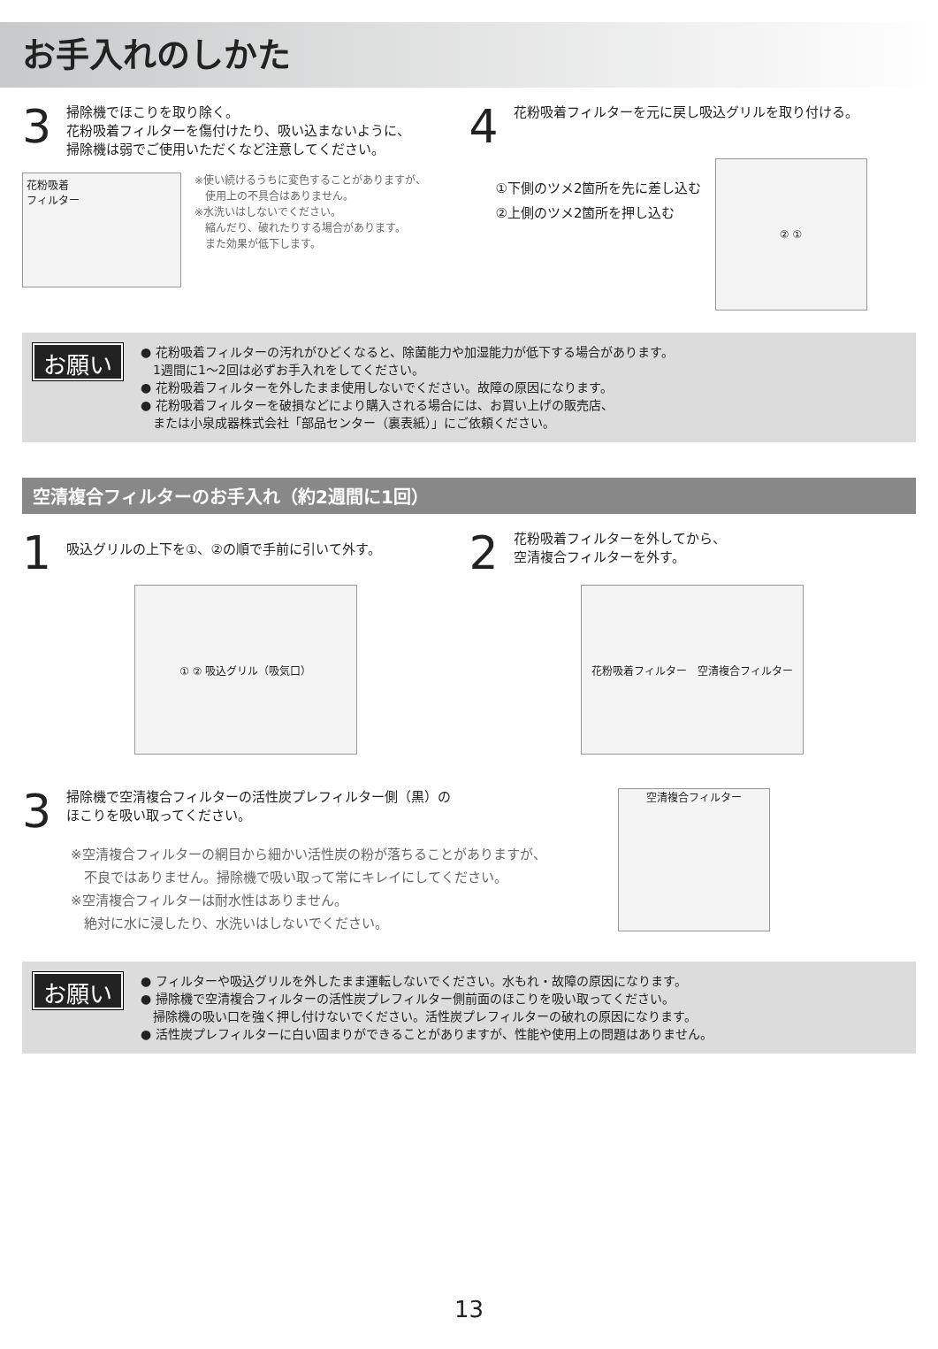お手入れのしかた
3
掃除機でほこりを取り除く。
花粉吸着フィルターを傷付けたり、吸い込まないように、
掃除機は弱でご使用いただくなど注意してください。
花粉吸着
フィルター
※使い続けるうちに変色することがありますが、
　使用上の不具合はありません。
※水洗いはしないでください。
　縮んだり、破れたりする場合があります。
　また効果が低下します。
4
花粉吸着フィルターを元に戻し吸込グリルを取り付ける。
①下側のツメ2箇所を先に差し込む
②上側のツメ2箇所を押し込む
② ①
お願い
● 花粉吸着フィルターの汚れがひどくなると、除菌能力や加湿能力が低下する場合があります。
　1週間に1～2回は必ずお手入れをしてください。
● 花粉吸着フィルターを外したまま使用しないでください。故障の原因になります。
● 花粉吸着フィルターを破損などにより購入される場合には、お買い上げの販売店、
　または小泉成器株式会社「部品センター（裏表紙）」にご依頼ください。
空清複合フィルターのお手入れ（約2週間に1回）
1
吸込グリルの上下を①、②の順で手前に引いて外す。
① ② 吸込グリル（吸気口）
2
花粉吸着フィルターを外してから、
空清複合フィルターを外す。
花粉吸着フィルター　空清複合フィルター
3
掃除機で空清複合フィルターの活性炭プレフィルター側（黒）の
ほこりを吸い取ってください。
※空清複合フィルターの網目から細かい活性炭の粉が落ちることがありますが、
　不良ではありません。掃除機で吸い取って常にキレイにしてください。
※空清複合フィルターは耐水性はありません。
　絶対に水に浸したり、水洗いはしないでください。
空清複合フィルター
お願い
● フィルターや吸込グリルを外したまま運転しないでください。水もれ・故障の原因になります。
● 掃除機で空清複合フィルターの活性炭プレフィルター側前面のほこりを吸い取ってください。
　掃除機の吸い口を強く押し付けないでください。活性炭プレフィルターの破れの原因になります。
● 活性炭プレフィルターに白い固まりができることがありますが、性能や使用上の問題はありません。
13